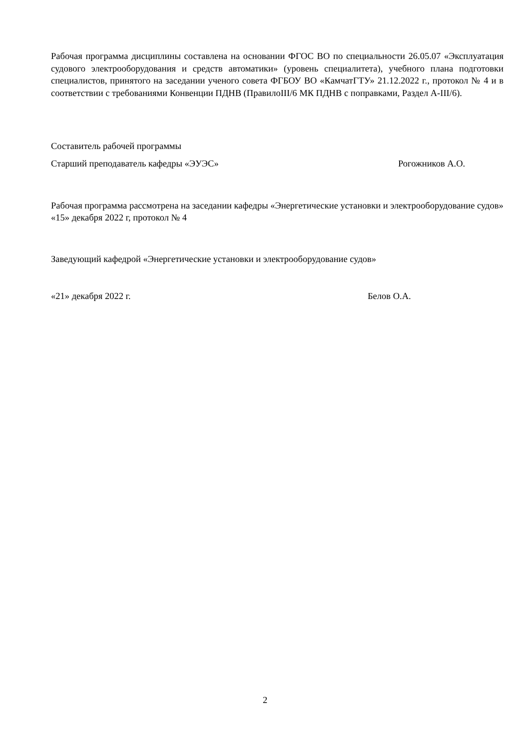Рабочая программа дисциплины составлена на основании ФГОС ВО по специальности 26.05.07 «Эксплуатация судового электрооборудования и средств автоматики» (уровень специалитета), учебного плана подготовки специалистов, принятого на заседании ученого совета ФГБОУ ВО «КамчатГТУ» 21.12.2022 г., протокол № 4 и в соответствии с требованиями Конвенции ПДНВ (ПравилоIII/6 МК ПДНВ с поправками, Раздел А-III/6).
Составитель рабочей программы
Старший преподаватель кафедры «ЭУЭС» Рогожников А.О.
Рабочая программа рассмотрена на заседании кафедры «Энергетические установки и электрооборудование судов»
«15» декабря 2022 г, протокол № 4
Заведующий кафедрой «Энергетические установки и электрооборудование судов»
«21» декабря 2022 г. Белов О.А.
2